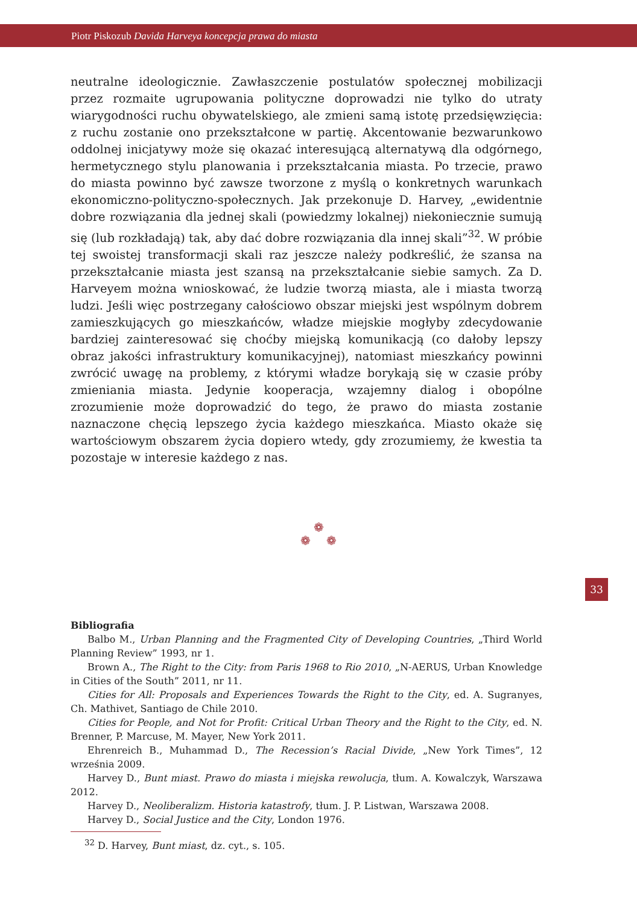Piotr Piskozub Davida Harveya koncepcja prawa do miasta
neutralne ideologicznie. Zawłaszczenie postulatów społecznej mobilizacji przez rozmaite ugrupowania polityczne doprowadzi nie tylko do utraty wiarygodności ruchu obywatelskiego, ale zmieni samą istotę przedsięwzięcia: z ruchu zostanie ono przekształcone w partię. Akcentowanie bezwarunkowo oddolnej inicjatywy może się okazać interesującą alternatywą dla odgórnego, hermetycznego stylu planowania i przekształcania miasta. Po trzecie, prawo do miasta powinno być zawsze tworzone z myślą o konkretnych warunkach ekonomiczno-polityczno-społecznych. Jak przekonuje D. Harvey, „ewidentnie dobre rozwiązania dla jednej skali (powiedzmy lokalnej) niekoniecznie sumują się (lub rozkładają) tak, aby dać dobre rozwiązania dla innej skali”<sup>32</sup>. W próbie tej swoistej transformacji skali raz jeszcze należy podkreślić, że szansa na przekształcanie miasta jest szansą na przekształcanie siebie samych. Za D. Harveyem można wnioskować, że ludzie tworzą miasta, ale i miasta tworzą ludzi. Jeśli więc postrzegany całościowo obszar miejski jest wspólnym dobrem zamieszkujących go mieszkańców, władze miejskie mogłyby zdecydowanie bardziej zainteresować się choćby miejską komunikacją (co dałoby lepszy obraz jakości infrastruktury komunikacyjnej), natomiast mieszkańcy powinni zwrócić uwagę na problemy, z którymi władze borykają się w czasie próby zmieniania miasta. Jedynie kooperacja, wzajemny dialog i obopólne zrozumienie może doprowadzić do tego, że prawo do miasta zostanie naznaczone chęcią lepszego życia każdego mieszkańca. Miasto okaże się wartościowym obszarem życia dopiero wtedy, gdy zrozumiemy, że kwestia ta pozostaje w interesie każdego z nas.
❁
❁ ❁
33
Bibliografia
Balbo M., Urban Planning and the Fragmented City of Developing Countries, „Third World Planning Review” 1993, nr 1.
Brown A., The Right to the City: from Paris 1968 to Rio 2010, „N-AERUS, Urban Knowledge in Cities of the South” 2011, nr 11.
Cities for All: Proposals and Experiences Towards the Right to the City, ed. A. Sugranyes, Ch. Mathivet, Santiago de Chile 2010.
Cities for People, and Not for Profit: Critical Urban Theory and the Right to the City, ed. N. Brenner, P. Marcuse, M. Mayer, New York 2011.
Ehrenreich B., Muhammad D., The Recession’s Racial Divide, „New York Times”, 12 września 2009.
Harvey D., Bunt miast. Prawo do miasta i miejska rewolucja, tłum. A. Kowalczyk, Warszawa 2012.
Harvey D., Neoliberalizm. Historia katastrofy, tłum. J. P. Listwan, Warszawa 2008.
Harvey D., Social Justice and the City, London 1976.
<sup>32</sup> D. Harvey, Bunt miast, dz. cyt., s. 105.